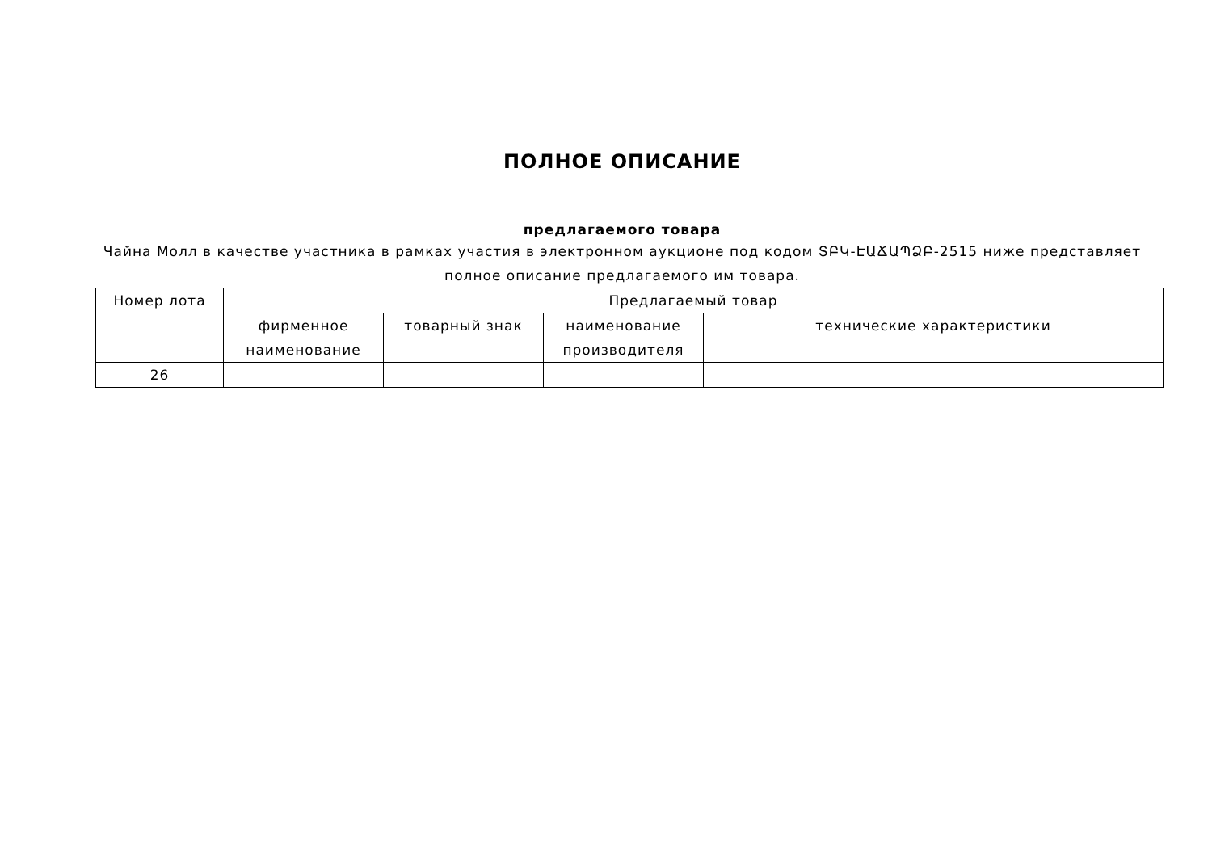ПОЛНОЕ ОПИСАНИЕ
предлагаемого товара
Чайна Молл в качестве участника в рамках участия в электронном аукционе под кодом ՏԲԿ-ԷԱՃԱՊՁԲ-2515 ниже представляет
полное описание предлагаемого им товара.
| Номер лота | Предлагаемый товар | | | |
| --- | --- | --- | --- | --- |
| | фирменное наименование | товарный знак | наименование производителя | технические характеристики |
| 26 | | | | |